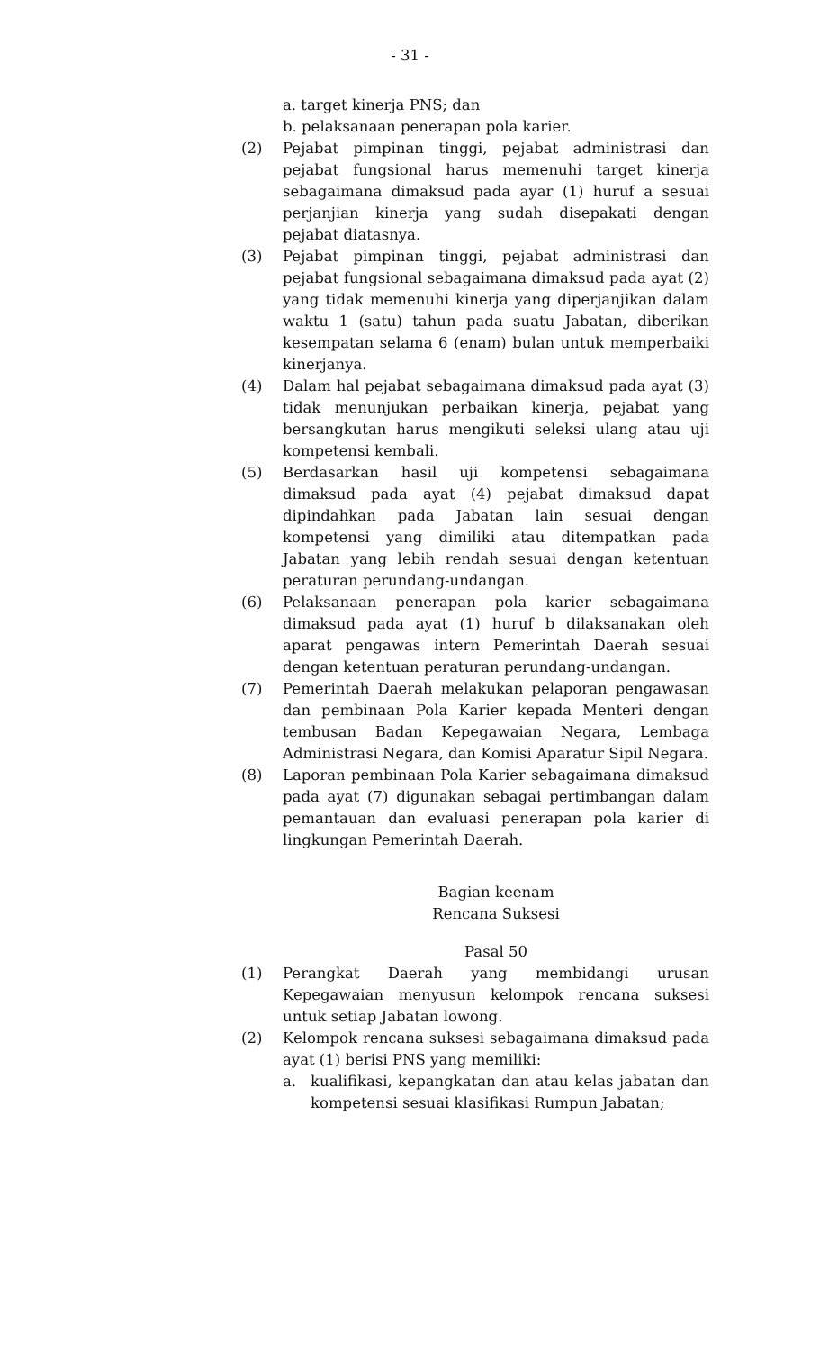- 31 -
a. target kinerja PNS; dan
b. pelaksanaan penerapan pola karier.
(2) Pejabat pimpinan tinggi, pejabat administrasi dan pejabat fungsional harus memenuhi target kinerja sebagaimana dimaksud pada ayar (1) huruf a sesuai perjanjian kinerja yang sudah disepakati dengan pejabat diatasnya.
(3) Pejabat pimpinan tinggi, pejabat administrasi dan pejabat fungsional sebagaimana dimaksud pada ayat (2) yang tidak memenuhi kinerja yang diperjanjikan dalam waktu 1 (satu) tahun pada suatu Jabatan, diberikan kesempatan selama 6 (enam) bulan untuk memperbaiki kinerjanya.
(4) Dalam hal pejabat sebagaimana dimaksud pada ayat (3) tidak menunjukan perbaikan kinerja, pejabat yang bersangkutan harus mengikuti seleksi ulang atau uji kompetensi kembali.
(5) Berdasarkan hasil uji kompetensi sebagaimana dimaksud pada ayat (4) pejabat dimaksud dapat dipindahkan pada Jabatan lain sesuai dengan kompetensi yang dimiliki atau ditempatkan pada Jabatan yang lebih rendah sesuai dengan ketentuan peraturan perundang-undangan.
(6) Pelaksanaan penerapan pola karier sebagaimana dimaksud pada ayat (1) huruf b dilaksanakan oleh aparat pengawas intern Pemerintah Daerah sesuai dengan ketentuan peraturan perundang-undangan.
(7) Pemerintah Daerah melakukan pelaporan pengawasan dan pembinaan Pola Karier kepada Menteri dengan tembusan Badan Kepegawaian Negara, Lembaga Administrasi Negara, dan Komisi Aparatur Sipil Negara.
(8) Laporan pembinaan Pola Karier sebagaimana dimaksud pada ayat (7) digunakan sebagai pertimbangan dalam pemantauan dan evaluasi penerapan pola karier di lingkungan Pemerintah Daerah.
Bagian keenam
Rencana Suksesi
Pasal 50
(1) Perangkat Daerah yang membidangi urusan Kepegawaian menyusun kelompok rencana suksesi untuk setiap Jabatan lowong.
(2) Kelompok rencana suksesi sebagaimana dimaksud pada ayat (1) berisi PNS yang memiliki:
a. kualifikasi, kepangkatan dan atau kelas jabatan dan kompetensi sesuai klasifikasi Rumpun Jabatan;